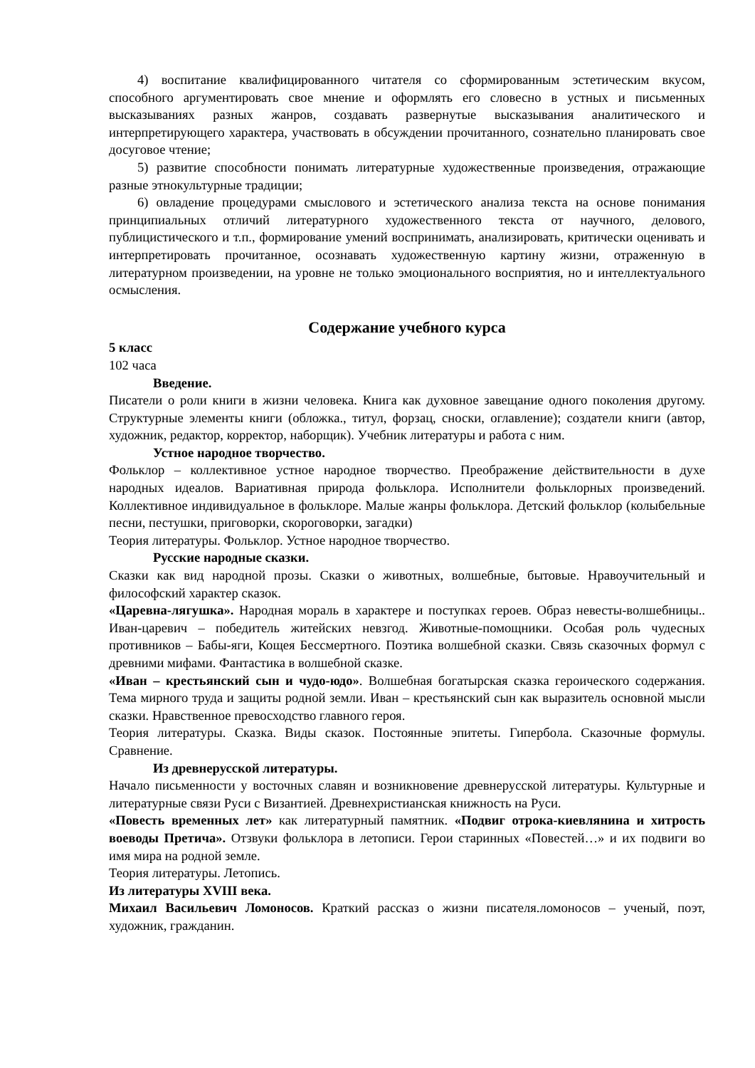4) воспитание квалифицированного читателя со сформированным эстетическим вкусом, способного аргументировать свое мнение и оформлять его словесно в устных и письменных высказываниях разных жанров, создавать развернутые высказывания аналитического и интерпретирующего характера, участвовать в обсуждении прочитанного, сознательно планировать свое досуговое чтение;
5) развитие способности понимать литературные художественные произведения, отражающие разные этнокультурные традиции;
6) овладение процедурами смыслового и эстетического анализа текста на основе понимания принципиальных отличий литературного художественного текста от научного, делового, публицистического и т.п., формирование умений воспринимать, анализировать, критически оценивать и интерпретировать прочитанное, осознавать художественную картину жизни, отраженную в литературном произведении, на уровне не только эмоционального восприятия, но и интеллектуального осмысления.
Содержание учебного курса
5 класс
102 часа
Введение.
Писатели о роли книги в жизни человека. Книга как духовное завещание одного поколения другому. Структурные элементы книги (обложка., титул, форзац, сноски, оглавление); создатели книги (автор, художник, редактор, корректор, наборщик). Учебник литературы и работа с ним.
Устное народное творчество.
Фольклор – коллективное устное народное творчество. Преображение действительности в духе народных идеалов. Вариативная природа фольклора. Исполнители фольклорных произведений. Коллективное индивидуальное в фольклоре. Малые жанры фольклора. Детский фольклор (колыбельные песни, пестушки, приговорки, скороговорки, загадки)
Теория литературы. Фольклор. Устное народное творчество.
Русские народные сказки.
Сказки как вид народной прозы. Сказки о животных, волшебные, бытовые. Нравоучительный и философский характер сказок.
«Царевна-лягушка». Народная мораль в характере и поступках героев. Образ невесты-волшебницы.. Иван-царевич – победитель житейских невзгод. Животные-помощники. Особая роль чудесных противников – Бабы-яги, Кощея Бессмертного. Поэтика волшебной сказки. Связь сказочных формул с древними мифами. Фантастика в волшебной сказке.
«Иван – крестьянский сын и чудо-юдо». Волшебная богатырская сказка героического содержания. Тема мирного труда и защиты родной земли. Иван – крестьянский сын как выразитель основной мысли сказки. Нравственное превосходство главного героя.
Теория литературы. Сказка. Виды сказок. Постоянные эпитеты. Гипербола. Сказочные формулы. Сравнение.
Из древнерусской литературы.
Начало письменности у восточных славян и возникновение древнерусской литературы. Культурные и литературные связи Руси с Византией. Древнехристианская книжность на Руси.
«Повесть временных лет» как литературный памятник. «Подвиг отрока-киевлянина и хитрость воеводы Претича». Отзвуки фольклора в летописи. Герои старинных «Повестей…» и их подвиги во имя мира на родной земле.
Теория литературы. Летопись.
Из литературы XVIII века.
Михаил Васильевич Ломоносов. Краткий рассказ о жизни писателя.ломоносов – ученый, поэт, художник, гражданин.